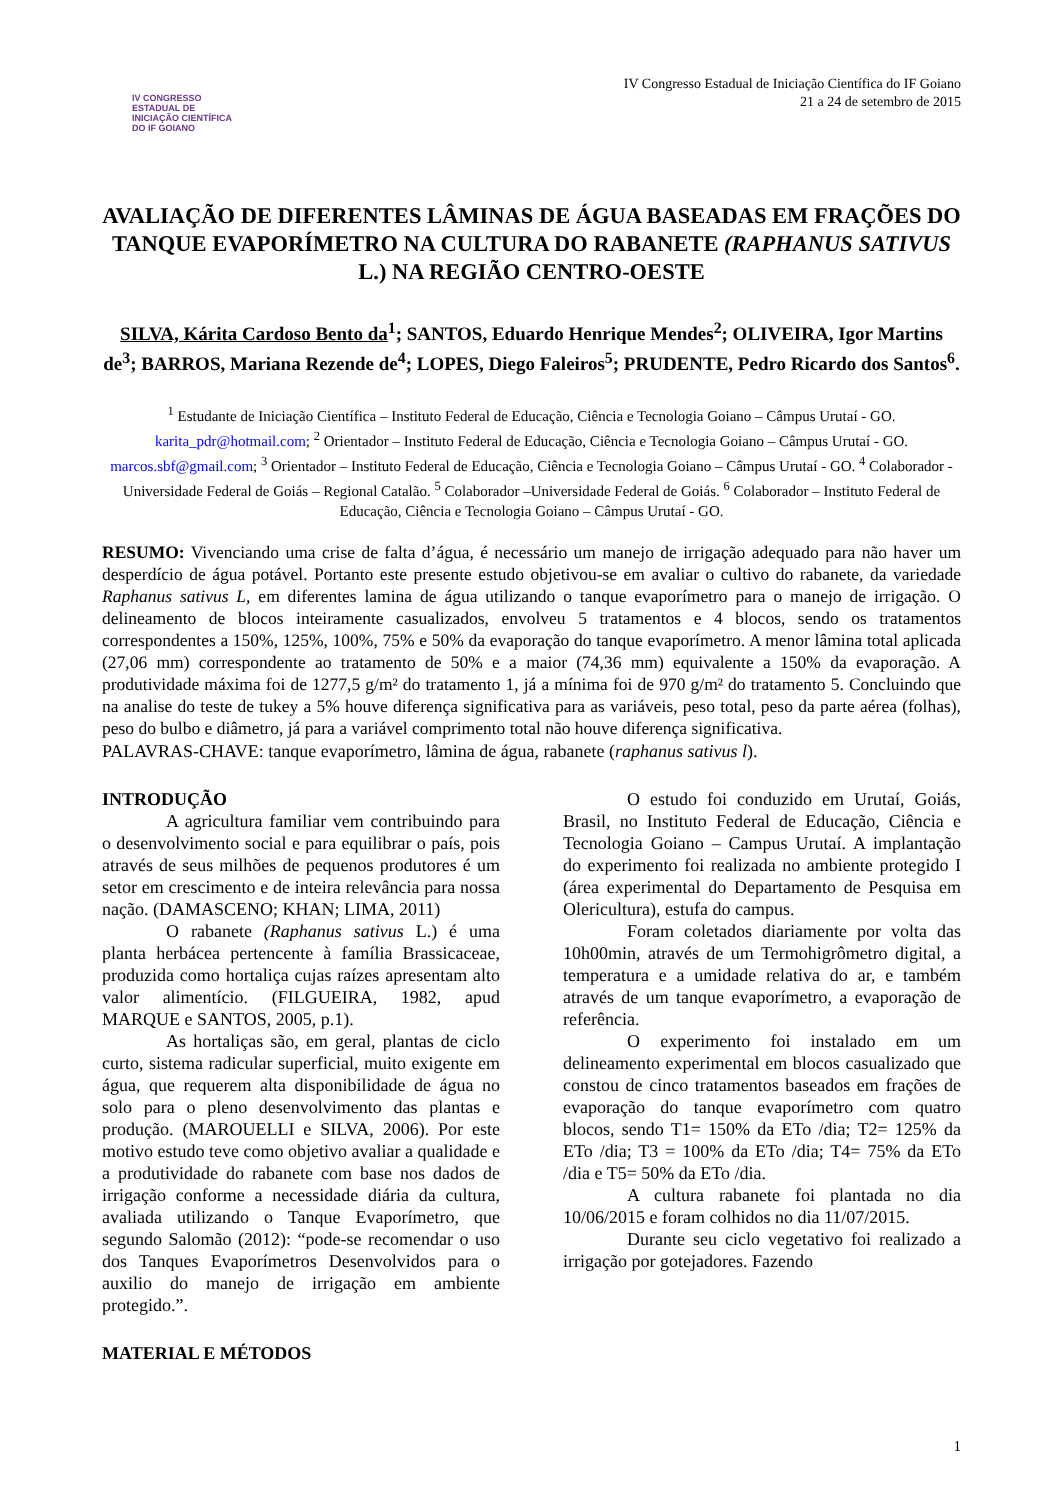IV CONGRESSO ESTADUAL DE
INICIAÇÃO CIENTÍFICA
DO IF GOIANO
IV Congresso Estadual de Iniciação Científica do IF Goiano
21 a 24 de setembro de 2015
AVALIAÇÃO DE DIFERENTES LÂMINAS DE ÁGUA BASEADAS EM FRAÇÕES DO TANQUE EVAPORÍMETRO NA CULTURA DO RABANETE (RAPHANUS SATIVUS L.) NA REGIÃO CENTRO-OESTE
SILVA, Kárita Cardoso Bento da<sup>1</sup>; SANTOS, Eduardo Henrique Mendes<sup>2</sup>; OLIVEIRA, Igor Martins de<sup>3</sup>; BARROS, Mariana Rezende de<sup>4</sup>; LOPES, Diego Faleiros<sup>5</sup>; PRUDENTE, Pedro Ricardo dos Santos<sup>6</sup>.
<sup>1</sup> Estudante de Iniciação Científica – Instituto Federal de Educação, Ciência e Tecnologia Goiano – Câmpus Urutaí - GO. karita_pdr@hotmail.com; <sup>2</sup> Orientador – Instituto Federal de Educação, Ciência e Tecnologia Goiano – Câmpus Urutaí - GO. marcos.sbf@gmail.com; <sup>3</sup> Orientador – Instituto Federal de Educação, Ciência e Tecnologia Goiano – Câmpus Urutaí - GO. <sup>4</sup> Colaborador - Universidade Federal de Goiás – Regional Catalão. <sup>5</sup> Colaborador –Universidade Federal de Goiás. <sup>6</sup> Colaborador – Instituto Federal de Educação, Ciência e Tecnologia Goiano – Câmpus Urutaí - GO.
RESUMO: Vivenciando uma crise de falta d’água, é necessário um manejo de irrigação adequado para não haver um desperdício de água potável. Portanto este presente estudo objetivou-se em avaliar o cultivo do rabanete, da variedade Raphanus sativus L, em diferentes lamina de água utilizando o tanque evaporímetro para o manejo de irrigação. O delineamento de blocos inteiramente casualizados, envolveu 5 tratamentos e 4 blocos, sendo os tratamentos correspondentes a 150%, 125%, 100%, 75% e 50% da evaporação do tanque evaporímetro. A menor lâmina total aplicada (27,06 mm) correspondente ao tratamento de 50% e a maior (74,36 mm) equivalente a 150% da evaporação. A produtividade máxima foi de 1277,5 g/m² do tratamento 1, já a mínima foi de 970 g/m² do tratamento 5. Concluindo que na analise do teste de tukey a 5% houve diferença significativa para as variáveis, peso total, peso da parte aérea (folhas), peso do bulbo e diâmetro, já para a variável comprimento total não houve diferença significativa.
PALAVRAS-CHAVE: tanque evaporímetro, lâmina de água, rabanete (raphanus sativus l).
INTRODUÇÃO
A agricultura familiar vem contribuindo para o desenvolvimento social e para equilibrar o país, pois através de seus milhões de pequenos produtores é um setor em crescimento e de inteira relevância para nossa nação. (DAMASCENO; KHAN; LIMA, 2011)
O rabanete (Raphanus sativus L.) é uma planta herbácea pertencente à família Brassicaceae, produzida como hortaliça cujas raízes apresentam alto valor alimentício. (FILGUEIRA, 1982, apud MARQUE e SANTOS, 2005, p.1).
As hortaliças são, em geral, plantas de ciclo curto, sistema radicular superficial, muito exigente em água, que requerem alta disponibilidade de água no solo para o pleno desenvolvimento das plantas e produção. (MAROUELLI e SILVA, 2006). Por este motivo estudo teve como objetivo avaliar a qualidade e a produtividade do rabanete com base nos dados de irrigação conforme a necessidade diária da cultura, avaliada utilizando o Tanque Evaporímetro, que segundo Salomão (2012): “pode-se recomendar o uso dos Tanques Evaporímetros Desenvolvidos para o auxilio do manejo de irrigação em ambiente protegido.”.
MATERIAL E MÉTODOS
O estudo foi conduzido em Urutaí, Goiás, Brasil, no Instituto Federal de Educação, Ciência e Tecnologia Goiano – Campus Urutaí. A implantação do experimento foi realizada no ambiente protegido I (área experimental do Departamento de Pesquisa em Olericultura), estufa do campus.
Foram coletados diariamente por volta das 10h00min, através de um Termohigrômetro digital, a temperatura e a umidade relativa do ar, e também através de um tanque evaporímetro, a evaporação de referência.
O experimento foi instalado em um delineamento experimental em blocos casualizado que constou de cinco tratamentos baseados em frações de evaporação do tanque evaporímetro com quatro blocos, sendo T1= 150% da ETo /dia; T2= 125% da ETo /dia; T3 = 100% da ETo /dia; T4= 75% da ETo /dia e T5= 50% da ETo /dia.
A cultura rabanete foi plantada no dia 10/06/2015 e foram colhidos no dia 11/07/2015.
Durante seu ciclo vegetativo foi realizado a irrigação por gotejadores. Fazendo
1